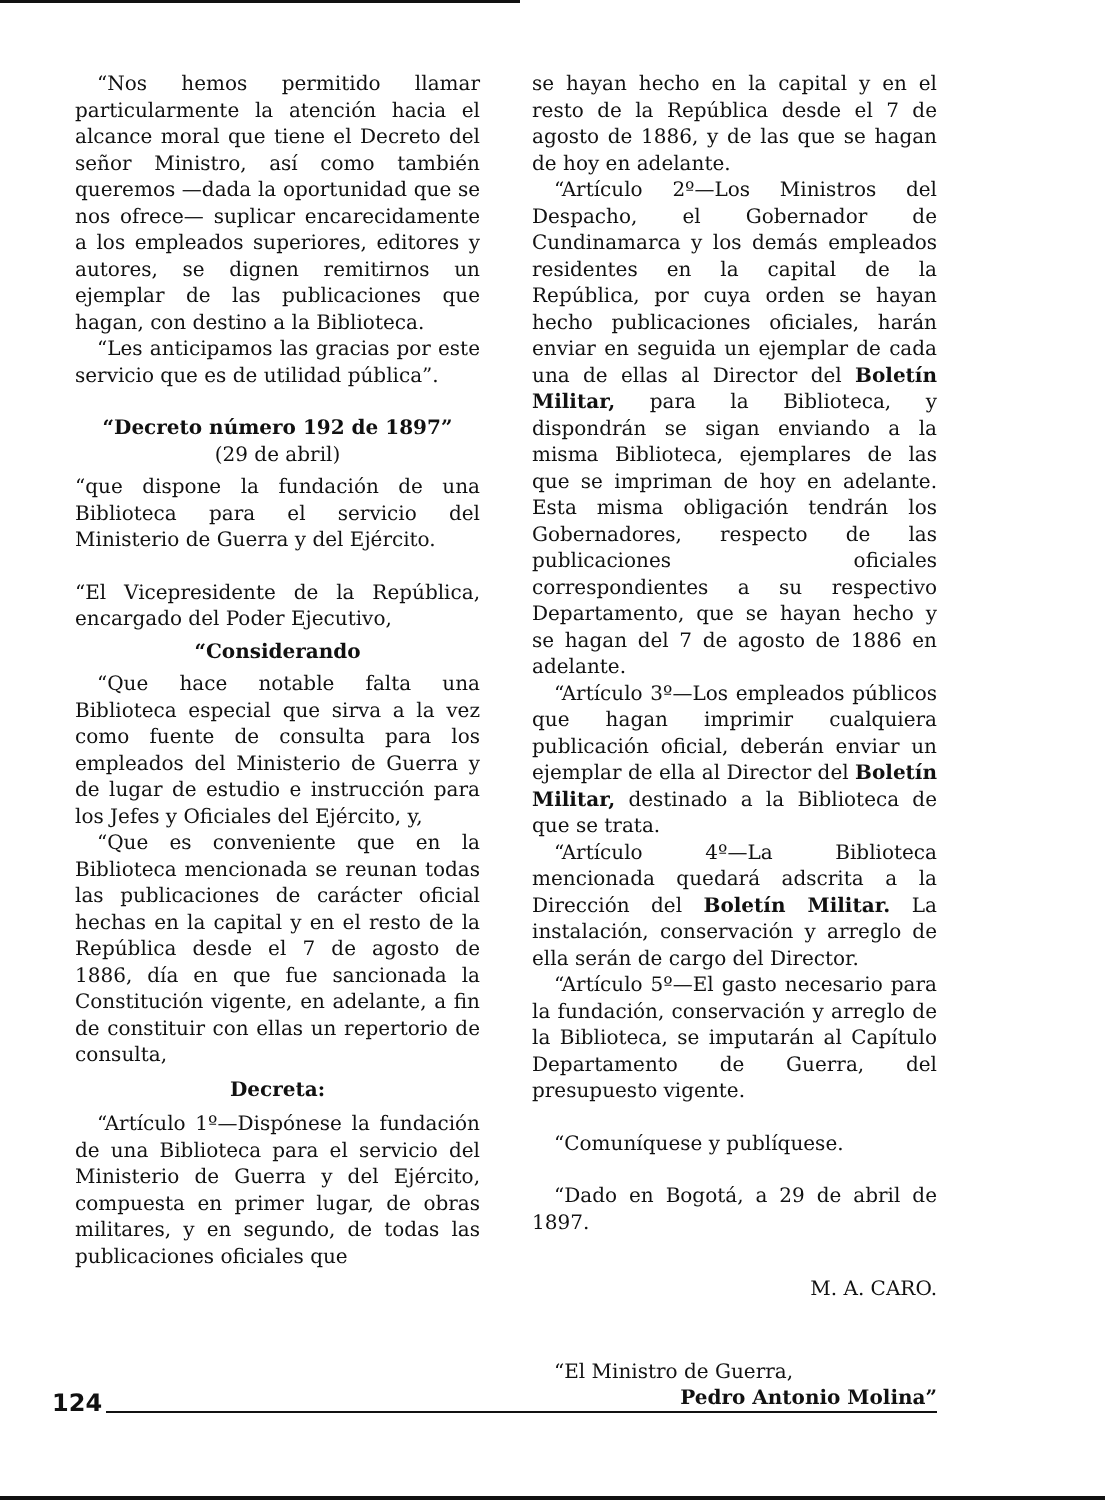“Nos hemos permitido llamar particularmente la atención hacia el alcance moral que tiene el Decreto del señor Ministro, así como también queremos —dada la oportunidad que se nos ofrece— suplicar encarecidamente a los empleados superiores, editores y autores, se dignen remitirnos un ejemplar de las publicaciones que hagan, con destino a la Biblioteca.
“Les anticipamos las gracias por este servicio que es de utilidad pública”.
“Decreto número 192 de 1897”
(29 de abril)
“que dispone la fundación de una Biblioteca para el servicio del Ministerio de Guerra y del Ejército.
“El Vicepresidente de la República, encargado del Poder Ejecutivo,
“Considerando
“Que hace notable falta una Biblioteca especial que sirva a la vez como fuente de consulta para los empleados del Ministerio de Guerra y de lugar de estudio e instrucción para los Jefes y Oficiales del Ejército, y,
“Que es conveniente que en la Biblioteca mencionada se reunan todas las publicaciones de carácter oficial hechas en la capital y en el resto de la República desde el 7 de agosto de 1886, día en que fue sancionada la Constitución vigente, en adelante, a fin de constituir con ellas un repertorio de consulta,
Decreta:
“Artículo 1º—Dispónese la fundación de una Biblioteca para el servicio del Ministerio de Guerra y del Ejército, compuesta en primer lugar, de obras militares, y en segundo, de todas las publicaciones oficiales que
se hayan hecho en la capital y en el resto de la República desde el 7 de agosto de 1886, y de las que se hagan de hoy en adelante.
“Artículo 2º—Los Ministros del Despacho, el Gobernador de Cundinamarca y los demás empleados residentes en la capital de la República, por cuya orden se hayan hecho publicaciones oficiales, harán enviar en seguida un ejemplar de cada una de ellas al Director del Boletín Militar, para la Biblioteca, y dispondrán se sigan enviando a la misma Biblioteca, ejemplares de las que se impriman de hoy en adelante. Esta misma obligación tendrán los Gobernadores, respecto de las publicaciones oficiales correspondientes a su respectivo Departamento, que se hayan hecho y se hagan del 7 de agosto de 1886 en adelante.
“Artículo 3º—Los empleados públicos que hagan imprimir cualquiera publicación oficial, deberán enviar un ejemplar de ella al Director del Boletín Militar, destinado a la Biblioteca de que se trata.
“Artículo 4º—La Biblioteca mencionada quedará adscrita a la Dirección del Boletín Militar. La instalación, conservación y arreglo de ella serán de cargo del Director.
“Artículo 5º—El gasto necesario para la fundación, conservación y arreglo de la Biblioteca, se imputarán al Capítulo Departamento de Guerra, del presupuesto vigente.
“Comuníquese y publíquese.
“Dado en Bogotá, a 29 de abril de 1897.
M. A. CARO.
“El Ministro de Guerra,
Pedro Antonio Molina”
124